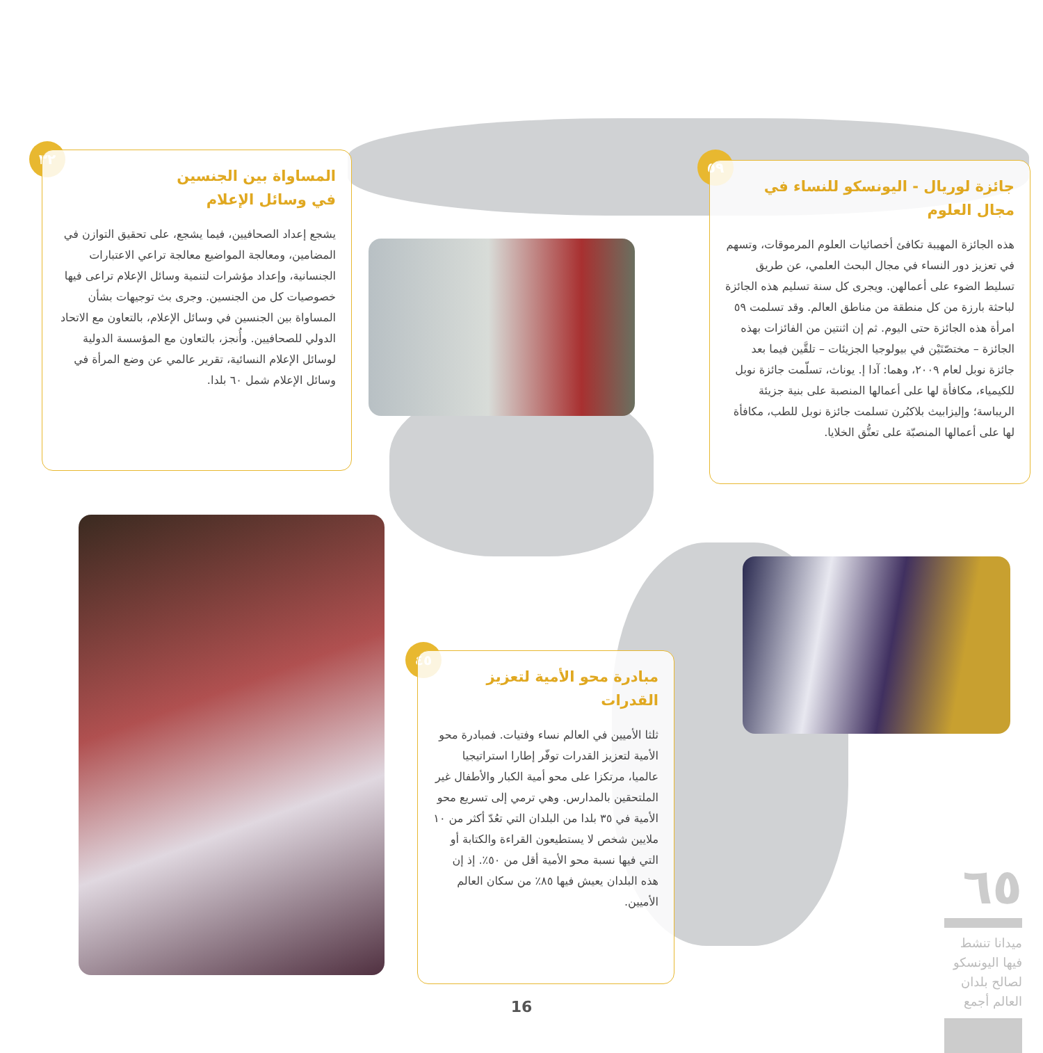٣٢
المساواة بين الجنسين
في وسائل الإعلام
يشجع إعداد الصحافيين، فيما يشجع، على تحقيق التوازن في المضامين، ومعالجة المواضيع معالجة تراعي الاعتبارات الجنسانية، وإعداد مؤشرات لتنمية وسائل الإعلام تراعى فيها خصوصيات كل من الجنسين. وجرى بث توجيهات بشأن المساواة بين الجنسين في وسائل الإعلام، بالتعاون مع الاتحاد الدولي للصحافيين. وأُنجز، بالتعاون مع المؤسسة الدولية لوسائل الإعلام النسائية، تقرير عالمي عن وضع المرأة في وسائل الإعلام شمل ٦٠ بلدا.
٥٩
جائزة لوريال - اليونسكو للنساء في مجال العلوم
هذه الجائزة المهيبة تكافئ أخصائيات العلوم المرموقات، وتسهم في تعزيز دور النساء في مجال البحث العلمي، عن طريق تسليط الضوء على أعمالهن. ويجرى كل سنة تسليم هذه الجائزة لباحثة بارزة من كل منطقة من مناطق العالم. وقد تسلمت ٥٩ امرأة هذه الجائزة حتى اليوم. ثم إن اثنتين من الفائزات بهذه الجائزة – مختصّتَيْن في بيولوجيا الجزيئات – تلقَّين فيما بعد جائزة نوبل لعام ٢٠٠٩، وهما: آدا إ. يوناث، تسلّمت جائزة نوبل للكيمياء، مكافأة لها على أعمالها المنصبة على بنية جزيئة الريباسة؛ وإليزابيث بلاكبُرن تسلمت جائزة نوبل للطب، مكافأة لها على أعمالها المنصبّة على تعتُّق الخلايا.
٤٥
مبادرة محو الأمية لتعزيز القدرات
ثلثا الأميين في العالم نساء وفتيات. فمبادرة محو الأمية لتعزيز القدرات توفّر إطارا استراتيجيا عالميا، مرتكزا على محو أمية الكبار والأطفال غير الملتحقين بالمدارس. وهي ترمي إلى تسريع محو الأمية في ٣٥ بلدا من البلدان التي تعُدّ أكثر من ١٠ ملايين شخص لا يستطيعون القراءة والكتابة أو التي فيها نسبة محو الأمية أقل من ٥٠٪. إذ إن هذه البلدان يعيش فيها ٨٥٪ من سكان العالم الأميين.
٦٥
ميدانا تنشط فيها اليونسكو لصالح بلدان العالم أجمع
16